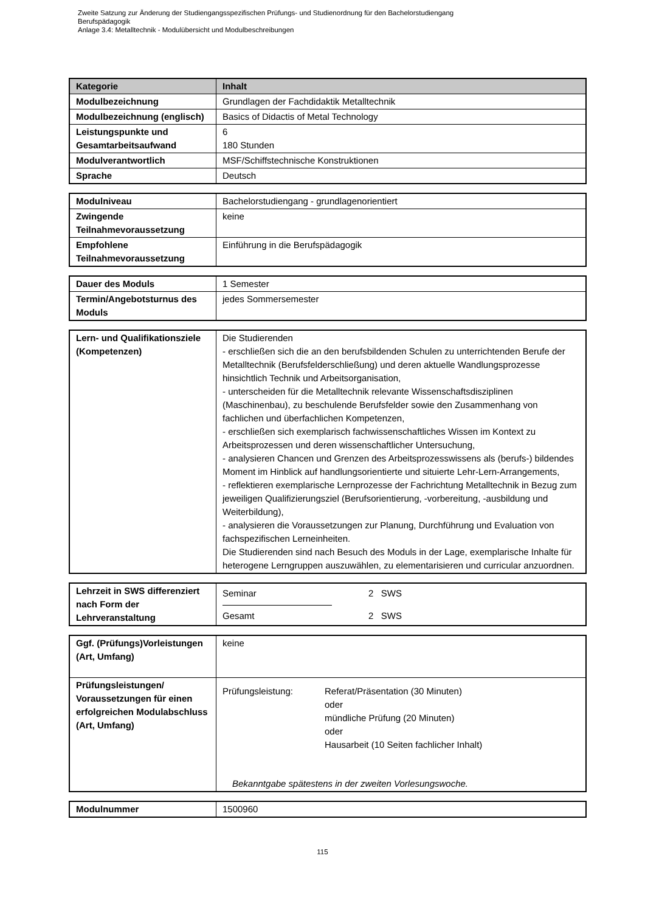Zweite Satzung zur Änderung der Studiengangsspezifischen Prüfungs- und Studienordnung für den Bachelorstudiengang
Berufspädagogik
Anlage 3.4: Metalltechnik - Modulübersicht und Modulbeschreibungen
| Kategorie | Inhalt |
| --- | --- |
| Modulbezeichnung | Grundlagen der Fachdidaktik Metalltechnik |
| Modulbezeichnung (englisch) | Basics of Didactis of Metal Technology |
| Leistungspunkte und Gesamtarbeitsaufwand | 6 180 Stunden |
| Modulverantwortlich | MSF/Schiffstechnische Konstruktionen |
| Sprache | Deutsch |
| Modulniveau | Bachelorstudiengang - grundlagenorientiert |
| Zwingende Teilnahmevoraussetzung | keine |
| Empfohlene Teilnahmevoraussetzung | Einführung in die Berufspädagogik |
| Dauer des Moduls | 1 Semester |
| Termin/Angebotsturnus des Moduls | jedes Sommersemester |
| Lern- und Qualifikationsziele (Kompetenzen) | Die Studierenden - erschließen sich die an den berufsbildenden Schulen zu unterrichtenden Berufe der Metalltechnik (Berufsfelderschließung) und deren aktuelle Wandlungsprozesse hinsichtlich Technik und Arbeitsorganisation, - unterscheiden für die Metalltechnik relevante Wissenschaftsdisziplinen (Maschinenbau), zu beschulende Berufsfelder sowie den Zusammenhang von fachlichen und überfachlichen Kompetenzen, - erschließen sich exemplarisch fachwissenschaftliches Wissen im Kontext zu Arbeitsprozessen und deren wissenschaftlicher Untersuchung, - analysieren Chancen und Grenzen des Arbeitsprozesswissens als (berufs-) bildendes Moment im Hinblick auf handlungsorientierte und situierte Lehr-Lern-Arrangements, - reflektieren exemplarische Lernprozesse der Fachrichtung Metalltechnik in Bezug zum jeweiligen Qualifizierungsziel (Berufsorientierung, -vorbereitung, -ausbildung und Weiterbildung), - analysieren die Voraussetzungen zur Planung, Durchführung und Evaluation von fachspezifischen Lerneinheiten. Die Studierenden sind nach Besuch des Moduls in der Lage, exemplarische Inhalte für heterogene Lerngruppen auszuwählen, zu elementarisieren und curricular anzuordnen. |
| Lehrzeit in SWS differenziert nach Form der Lehrveranstaltung | Seminar 2 SWS Gesamt 2 SWS |
| Ggf. (Prüfungs)Vorleistungen (Art, Umfang) | keine |
| Prüfungsleistungen/ Voraussetzungen für einen erfolgreichen Modulabschluss (Art, Umfang) | Prüfungsleistung: Referat/Präsentation (30 Minuten) oder mündliche Prüfung (20 Minuten) oder Hausarbeit (10 Seiten fachlicher Inhalt) Bekanntgabe spätestens in der zweiten Vorlesungswoche. |
| Modulnummer | 1500960 |
115